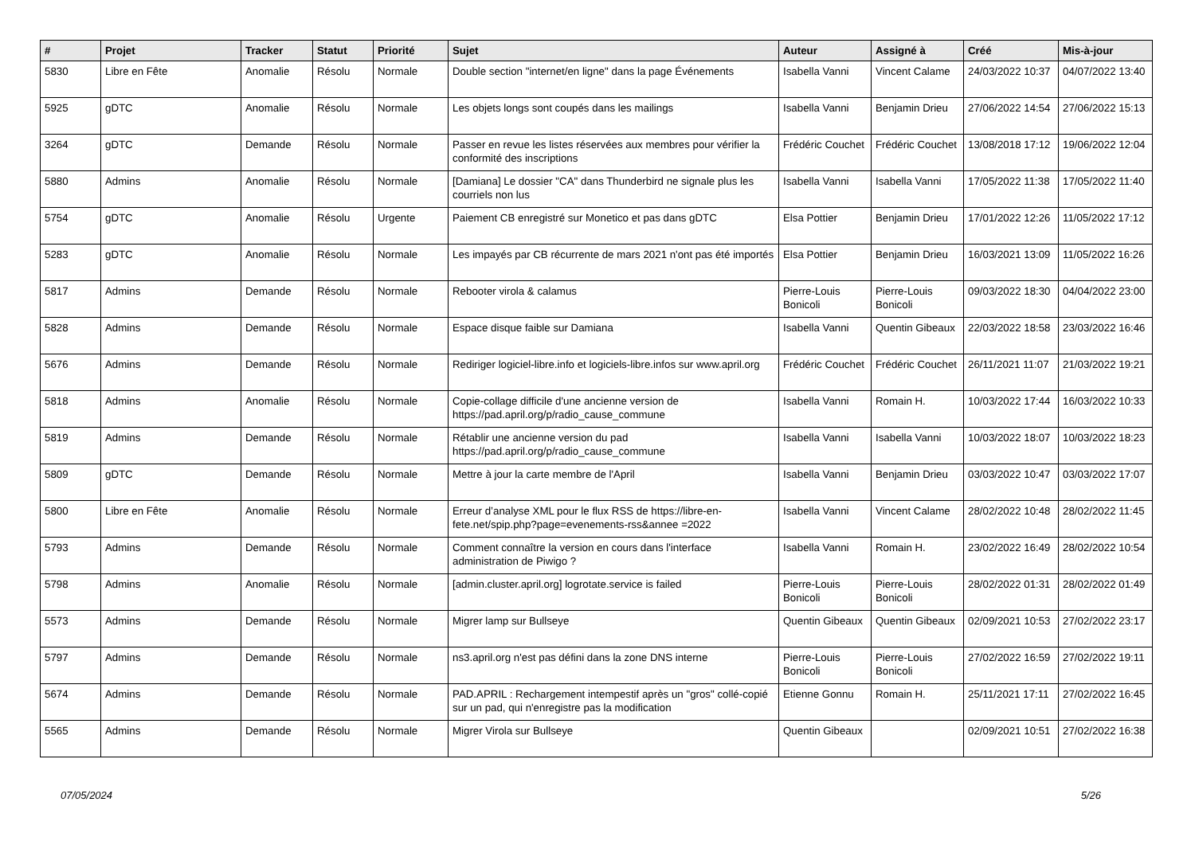| # | Projet | Tracker | Statut | Priorité | Sujet | Auteur | Assigné à | Créé | Mis-à-jour |
| --- | --- | --- | --- | --- | --- | --- | --- | --- | --- |
| 5830 | Libre en Fête | Anomalie | Résolu | Normale | Double section "internet/en ligne" dans la page Événements | Isabella Vanni | Vincent Calame | 24/03/2022 10:37 | 04/07/2022 13:40 |
| 5925 | gDTC | Anomalie | Résolu | Normale | Les objets longs sont coupés dans les mailings | Isabella Vanni | Benjamin Drieu | 27/06/2022 14:54 | 27/06/2022 15:13 |
| 3264 | gDTC | Demande | Résolu | Normale | Passer en revue les listes réservées aux membres pour vérifier la conformité des inscriptions | Frédéric Couchet | Frédéric Couchet | 13/08/2018 17:12 | 19/06/2022 12:04 |
| 5880 | Admins | Anomalie | Résolu | Normale | [Damiana] Le dossier "CA" dans Thunderbird ne signale plus les courriels non lus | Isabella Vanni | Isabella Vanni | 17/05/2022 11:38 | 17/05/2022 11:40 |
| 5754 | gDTC | Anomalie | Résolu | Urgente | Paiement CB enregistré sur Monetico et pas dans gDTC | Elsa Pottier | Benjamin Drieu | 17/01/2022 12:26 | 11/05/2022 17:12 |
| 5283 | gDTC | Anomalie | Résolu | Normale | Les impayés par CB récurrente de mars 2021 n'ont pas été importés | Elsa Pottier | Benjamin Drieu | 16/03/2021 13:09 | 11/05/2022 16:26 |
| 5817 | Admins | Demande | Résolu | Normale | Rebooter virola & calamus | Pierre-Louis Bonicoli | Pierre-Louis Bonicoli | 09/03/2022 18:30 | 04/04/2022 23:00 |
| 5828 | Admins | Demande | Résolu | Normale | Espace disque faible sur Damiana | Isabella Vanni | Quentin Gibeaux | 22/03/2022 18:58 | 23/03/2022 16:46 |
| 5676 | Admins | Demande | Résolu | Normale | Rediriger logiciel-libre.info et logiciels-libre.infos sur www.april.org | Frédéric Couchet | Frédéric Couchet | 26/11/2021 11:07 | 21/03/2022 19:21 |
| 5818 | Admins | Anomalie | Résolu | Normale | Copie-collage difficile d'une ancienne version de https://pad.april.org/p/radio_cause_commune | Isabella Vanni | Romain H. | 10/03/2022 17:44 | 16/03/2022 10:33 |
| 5819 | Admins | Demande | Résolu | Normale | Rétablir une ancienne version du pad https://pad.april.org/p/radio_cause_commune | Isabella Vanni | Isabella Vanni | 10/03/2022 18:07 | 10/03/2022 18:23 |
| 5809 | gDTC | Demande | Résolu | Normale | Mettre à jour la carte membre de l'April | Isabella Vanni | Benjamin Drieu | 03/03/2022 10:47 | 03/03/2022 17:07 |
| 5800 | Libre en Fête | Anomalie | Résolu | Normale | Erreur d’analyse XML pour le flux RSS de https://libre-en-fete.net/spip.php?page=evenements-rss&annee =2022 | Isabella Vanni | Vincent Calame | 28/02/2022 10:48 | 28/02/2022 11:45 |
| 5793 | Admins | Demande | Résolu | Normale | Comment connaître la version en cours dans l'interface administration de Piwigo ? | Isabella Vanni | Romain H. | 23/02/2022 16:49 | 28/02/2022 10:54 |
| 5798 | Admins | Anomalie | Résolu | Normale | [admin.cluster.april.org] logrotate.service is failed | Pierre-Louis Bonicoli | Pierre-Louis Bonicoli | 28/02/2022 01:31 | 28/02/2022 01:49 |
| 5573 | Admins | Demande | Résolu | Normale | Migrer lamp sur Bullseye | Quentin Gibeaux | Quentin Gibeaux | 02/09/2021 10:53 | 27/02/2022 23:17 |
| 5797 | Admins | Demande | Résolu | Normale | ns3.april.org n'est pas défini dans la zone DNS interne | Pierre-Louis Bonicoli | Pierre-Louis Bonicoli | 27/02/2022 16:59 | 27/02/2022 19:11 |
| 5674 | Admins | Demande | Résolu | Normale | PAD.APRIL : Rechargement intempestif après un "gros" collé-copié sur un pad, qui n'enregistre pas la modification | Etienne Gonnu | Romain H. | 25/11/2021 17:11 | 27/02/2022 16:45 |
| 5565 | Admins | Demande | Résolu | Normale | Migrer Virola sur Bullseye | Quentin Gibeaux | | 02/09/2021 10:51 | 27/02/2022 16:38 |
07/05/2024 5/26